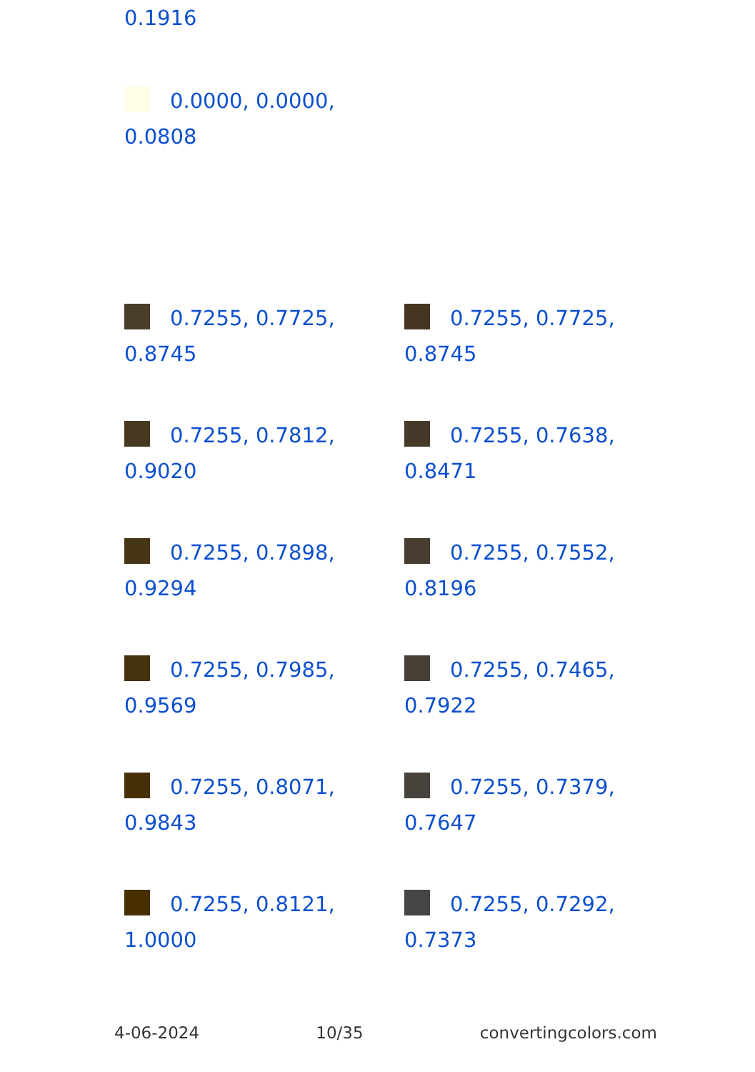0.1916
0.0000, 0.0000,
0.0808
0.7255, 0.7725,
0.8745
0.7255, 0.7725,
0.8745
0.7255, 0.7812,
0.9020
0.7255, 0.7638,
0.8471
0.7255, 0.7898,
0.9294
0.7255, 0.7552,
0.8196
0.7255, 0.7985,
0.9569
0.7255, 0.7465,
0.7922
0.7255, 0.8071,
0.9843
0.7255, 0.7379,
0.7647
0.7255, 0.8121,
1.0000
0.7255, 0.7292,
0.7373
4-06-2024 10/35 convertingcolors.com